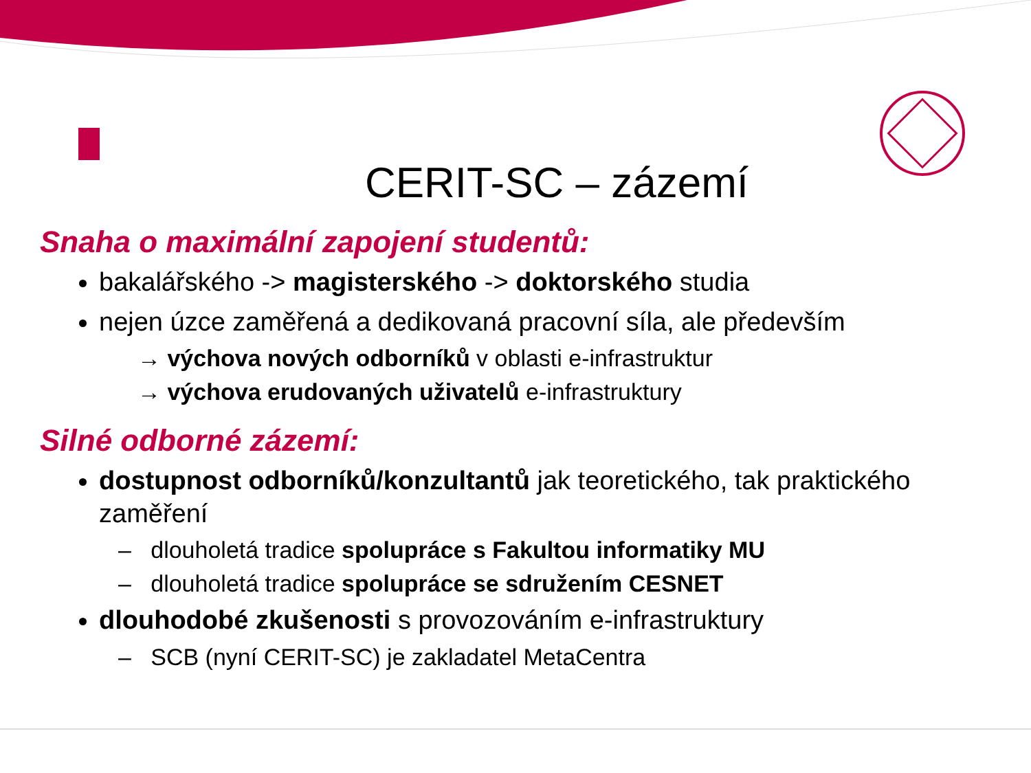CERIT-SC – zázemí
Snaha o maximální zapojení studentů:
bakalářského -> magisterského -> doktorského studia
nejen úzce zaměřená a dedikovaná pracovní síla, ale především
→ výchova nových odborníků v oblasti e-infrastruktur
→ výchova erudovaných uživatelů e-infrastruktury
Silné odborné zázemí:
dostupnost odborníků/konzultantů jak teoretického, tak praktického zaměření
– dlouholetá tradice spolupráce s Fakultou informatiky MU
– dlouholetá tradice spolupráce se sdružením CESNET
dlouhodobé zkušenosti s provozováním e-infrastruktury
– SCB (nyní CERIT-SC) je zakladatel MetaCentra